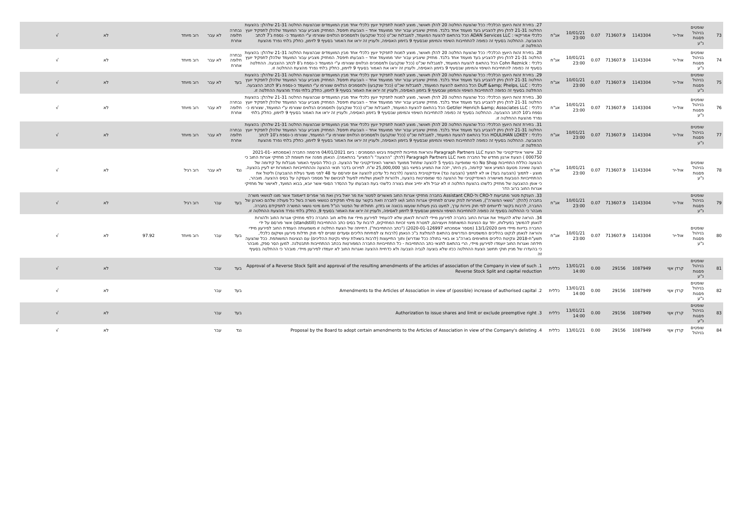| 73 | שופטים בניהול פסגות נ"ע | אול-יר | 1143304 | 713607.9 | 0.07 | 10/01/21 23:00 | אג"ח | 27. בחירת זהות היועץ הכלכלי: ככל שהצעת החלטה 20 להלן תאושר, מוצע למנות לתפקיד יועץ כלכלי אחד מבין המועמדים שבהצעות החלטה 21-31 שלהלן: בהצעות החלטה 21-31 להלן ניתן להצביע בעד מועמד אחד בלבד. מחזיק שיצביע עבור יותר ממועמד אחד – הצבעתו תיפסל. המחזיק מצביע עבור המועמד שלהלן לתפקיד יועץ כלכלי אמריקאי : ADAN Services LLC הכל בהתאם להצעת המועמד, למגבלות שכ"ט (ככל שנקבעו) ולמסמכים הנלווים שצורפו ע"י המועמד כ- נספח ג'7 לכתב ההצבעה. ההחלטה בסעיף זה כפופה להתחייבות השיפוי והמימון שבסעיף 9 בזימון האסיפה, ולעניין זה יראו את האמור בסעיף 9 לזימון, כחלק בלתי נפרד מהצעת ההחלטה זו. | נבחרה חלופה אחרת | לא עבר | רוב מיוחד | | לא | √ |
| 74 | שופטים בניהול פסגות נ"ע | אול-יר | 1143304 | 713607.9 | 0.07 | 10/01/21 23:00 | אג"ח | 28. בחירת זהות היועץ הכלכלי: ככל שהצעת החלטה 20 להלן תאושר, מוצע למנות לתפקיד יועץ כלכלי אחד מבין המועמדים שבהצעות החלטה 21-31 שלהלן: בהצעות החלטה 21-31 להלן ניתן להצביע בעד מועמד אחד בלבד. מחזיק שיצביע עבור יותר ממועמד אחד – הצבעתו תיפסל. המחזיק מצביע עבור המועמד שלהלן לתפקיד יועץ כלכלי : Cohn Reznick הכל בהתאם להצעת המועמד, למגבלות שכ"ט (ככל שנקבעו) ולמסמכים הנלווים שצורפו ע"י המועמד כ-נספח ג'8 לכתב ההצבעה. ההחלטה בסעיף זה כפופה להתחייבות השיפוי והמימון שבסעיף 9 בזימון האסיפה, ולעניין זה יראו את האמור בסעיף 9 לזימון, כחלק בלתי נפרד מהצעת ההחלטה זו. | נבחרה חלופה אחרת | לא עבר | רוב מיוחד | | לא | √ |
| 75 | שופטים בניהול פסגות נ"ע | אול-יר | 1143304 | 713607.9 | 0.07 | 10/01/21 23:00 | אג"ח | 29. בחירת זהות היועץ הכלכלי: ככל שהצעת החלטה 20 להלן תאושר, מוצע למנות לתפקיד יועץ כלכלי אחד מבין המועמדים שבהצעות החלטה 21-31 שלהלן: בהצעות החלטה 21-31 להלן ניתן להצביע בעד מועמד אחד בלבד. מחזיק שיצביע עבור יותר ממועמד אחד – הצבעתו תיפסל. המחזיק מצביע עבור המועמד שלהלן לתפקיד יועץ כלכלי : Duff &amp; Phelps, LLC הכל בהתאם להצעת המועמד, למגבלות שכ"ט (ככל שנקבעו) ולמסמכים הנלווים שצורפו ע"י המועמד כ-נספח ג'9 לכתב ההצבעה. ההחלטה בסעיף זה כפופה להתחייבות השיפוי והמימון שבסעיף 9 בזימון האסיפה, ולעניין זה יראו את האמור בסעיף 9 לזימון, כחלק בלתי נפרד מהצעת ההחלטה זו. | בעד | לא עבר | רוב מיוחד | | לא | √ |
| 76 | שופטים בניהול פסגות נ"ע | אול-יר | 1143304 | 713607.9 | 0.07 | 10/01/21 23:00 | אג"ח | 30. בחירת זהות היועץ הכלכלי: ככל שהצעת החלטה 20 להלן תאושר, מוצע למנות לתפקיד יועץ כלכלי אחד מבין המועמדים שבהצעות החלטה 21-31 שלהלן: בהצעות החלטה 21-31 להלן ניתן להצביע בעד מועמד אחד בלבד. מחזיק שיצביע עבור יותר ממועמד אחד – הצבעתו תיפסל. המחזיק מצביע עבור המועמד שלהלן לתפקיד יועץ כלכלי : Getzler Henrich &amp; Associates LLC הכל בהתאם להצעת המועמד, למגבלות שכ"ט (ככל שנקבעו) ולמסמכים הנלווים שצורפו ע"י המועמד, שצורפו כ-נספח ג'10 לכתב ההצבעה. ההחלטה בסעיף זה כפופה להתחייבות השיפוי והמימון שבסעיף 9 בזימון האסיפה, ולעניין זה יראו את האמור בסעיף 9 לזימון, כחלק בלתי נפרד מהצעת ההחלטה זו. | נבחרה חלופה אחרת | לא עבר | רוב מיוחד | | לא | √ |
| 77 | שופטים בניהול פסגות נ"ע | אול-יר | 1143304 | 713607.9 | 0.07 | 10/01/21 23:00 | אג"ח | 31. בחירת זהות היועץ הכלכלי: ככל שהצעת החלטה 20 להלן תאושר, מוצע למנות לתפקיד יועץ כלכלי אחד מבין המועמדים שבהצעות החלטה 21-31 שלהלן: בהצעות החלטה 21-31 להלן ניתן להצביע בעד מועמד אחד בלבד. מחזיק שיצביע עבור יותר ממועמד אחד – הצבעתו תיפסל. המחזיק מצביע עבור המועמד שלהלן לתפקיד יועץ כלכלי : HOULIHAN LOKEY הכל בהתאם להצעת המועמד, למגבלות שכ"ט (ככל שנקבעו) ולמסמכים הנלווים שצורפו ע"י המועמד, שצורפו כ-נספח ג'10 לכתב ההצבעה. ההחלטה בסעיף זה כפופה להתחייבות השיפוי והמימון שבסעיף 9 בזימון האסיפה, ולעניין זה יראו את האמור בסעיף 9 לזימון, כחלק בלתי נפרד מהצעת ההחלטה זו. | נבחרה חלופה אחרת | לא עבר | רוב מיוחד | | לא | √ |
| 78 | שופטים בניהול פסגות נ"ע | אול-יר | 1143304 | 713607.9 | 0.07 | 10/01/21 23:00 | אג"ח | 32. אישור אינדיקטיבי של הצעת Paragraph Partners LLC והוראות מחייבות לתקופת גיבוש המסמכים : ביום 04/01/2021 פרסמה החברה (אסמכתא 2021-01-000750 ) הצעת ארגון מחדש של החברה מאת Paragraph Partners LLC (להלן: "ההצעה" ו"המציע" בהתאמה). הנאמן מפנה את תשומת לב מחזיקי אגרות החוב כי ההצעה כוללת התחייבות No Shop כפי שמופיעה בסעיף 5 להצעה שתחול ממועד האישור האינדיקטיבי של ההצעה. כן כולל הסעיף האמור מגבלות על קידומה של הצעה שאינה מטעם המציע אשר קידומה, בין היתר, יזכה את המציע בפיצוי בסך 25,000,000 ש"ח. לפירוט בדבר תנאי ההצעה וההתחייבויות האמורות יש לעיין בהצעה. מוצע - לתמוך (הצבעה בעד) או לא לתמוך (הצבעה נגד) אינדיקטיבית בהצעה (לרבות כל עדכון להצעה אם יפורסם עד 48 לפני מועד נעילת ההצבעה) וליטול את ההתחייבויות הנובעות מאישורה האינדיקטיבי של ההצעה כפי שמופרטות בהצעה, ולהורות לנאמן ושלוחיו לפעול לגיבושם של מסמכי העסקה על בסיס ההצעה. מובהר, כי אופן ההצבעה של מחזיק כלשהו בהצעת החלטה זו לא יגביל ולא יחייב אותו בצורה כלשהי בעת הצבעתו על ההסדר הסופי אשר יובא, בבוא המועד, לאישור של מחזיקי אגרות החוב ברוב הדר | נגד | לא עבר | רוב רגיל | | לא | √ |
| 79 | שופטים בניהול פסגות נ"ע | אול-יר | 1143304 | 713607.9 | 0.07 | 10/01/21 23:00 | אג"ח | 33. הענקת פטור מתביעות ל-CRO ול-Assistant CRO בחברה מחזיקי אגרות החוב מאשרים לפטור את מר יואל בירן ואת מר אפרים דיאמונד אשר מונו לנושאי משרה בחברה (להלן: "נושאי המשרה"), מאחריות לנזק שיגרם למחזיקי אגרות החוב ו/או לחברה וזאת בקשר עם מילוי תפקידם כנושאי משרה בשל כל פעולה שלהם כאורגן של החברה, לרבות בקשר לדיווחים לפי חוק ניירות ערך, למעט בגין פעולות שנעשו בכוונה או בזדון. תחולתו של הפטור הנ"ל מיום מינוי נושאי המשרה לתפקידם בחברה. מובהר כי ההחלטה בסעיף זה כפופה להתחייבות השיפוי והמימון שבסעיף 9 לזימון לאסיפה, ולעניין זה יראו את האמור בסעיף 9, כחלק בלתי נפרד מהצעת ההחלטה זו. | בעד | עבר | רוב רגיל | | לא | √ |
| 80 | שופטים בניהול פסגות נ"ע | אול-יר | 1143304 | 713607.9 | 0.07 | 10/01/21 23:00 | אג"ח | 34. הוראה שלא להעמיד את אגרות החוב בחברה לפירעון מיידי להורות לנאמן שלא להעמיד לפירעון מיידי את מלוא חוב החברה כלפי מחזיקי אגרות החוב ולהורות לנאמן להמשיך בפעילותו, יחד עם הנציגות המשותפת ויועציהם, למטרת מיצוי זכויות המחזיקים, לרבות על בסיס כתב ההתחייבות (standstill) אשר פורסם על ידי החברה בדיווח מיידי מיום 13/1/2020 (מספר אסמכתא 2020-01-126997) ("כתב ההתחייבות"). דחייתה של הצעת החלטה זו משמעותה העמדת החוב לפירעון מיידי והוראה לנאמן לנקוט בהליכים המשפטיים הנדרשים בהתאם להמלצת ב"כ הנאמן (לרבות צו לפתיחת הליכים וסעדים זמניים לפי חוק חדלות פירעון ושיקום כלכלי, תשע"ח-2018 ונקיטת הליכים מתאימים בארה"ב או באיי בתולה ככל שנדרש) ותוך התייעצות (לרבות בשאלת עיתוי נקיטת ההליכים) עם הנציגות המשותפת. ככל שהצעה תידחה ואגרות החוב יועמדו לפירעון מיידי, הרי בהתאם לתנאי כתב ההתחייבות - כל התחייבויות החברה המפורטות בכתב ההתחייבות תתבטלנה. למען הסר ספק, מובהר כי בהעדרו של מניין חוקי תחשב הצעת ההחלטה ככזו שלא בוצעה לגביה הצבעה ולא כדחיית ההצעה ואגרות החוב לא יועמדו לפירעון מיידי. מובהר כי ההחלטה בסעיף זה | בעד | עבר | רוב מיוחד | 97.92 | לא | √ |
| 81 | שופטים בניהול פסגות נ"ע | קרדן אןוי | 1087949 | 29156 | 0.00 | 13/01/21 14:00 | כללית | 1. Approval of a Reverse Stock Split and approval of the resulting amendments of the articles of association of the Company in view of such Reverse Stock Split and capital reduction | בעד | עבר | | | לא | √ |
| 82 | שופטים בניהול פסגות נ"ע | קרדן אןוי | 1087949 | 29156 | 0.00 | 13/01/21 14:00 | כללית | 2. Amendments to the Articles of Association in view of (possible) increase of authorised capital | בעד | עבר | | | לא | √ |
| 83 | שופטים בניהול פסגות נ"ע | קרדן אןוי | 1087949 | 29156 | 0.00 | 13/01/21 14:00 | כללית | 3. Authorization to issue shares and limit or exclude preemptive right | בעד | עבר | | | לא | √ |
| 84 | שופטים בניהול | קרדן אןוי | 1087949 | 29156 | 0.00 | 13/01/21 | כללית | 4. Proposal by the Board to adopt certain amendments to the Articles of Association in view of the Company's delisting | נגד | עבר | | | לא | √ |